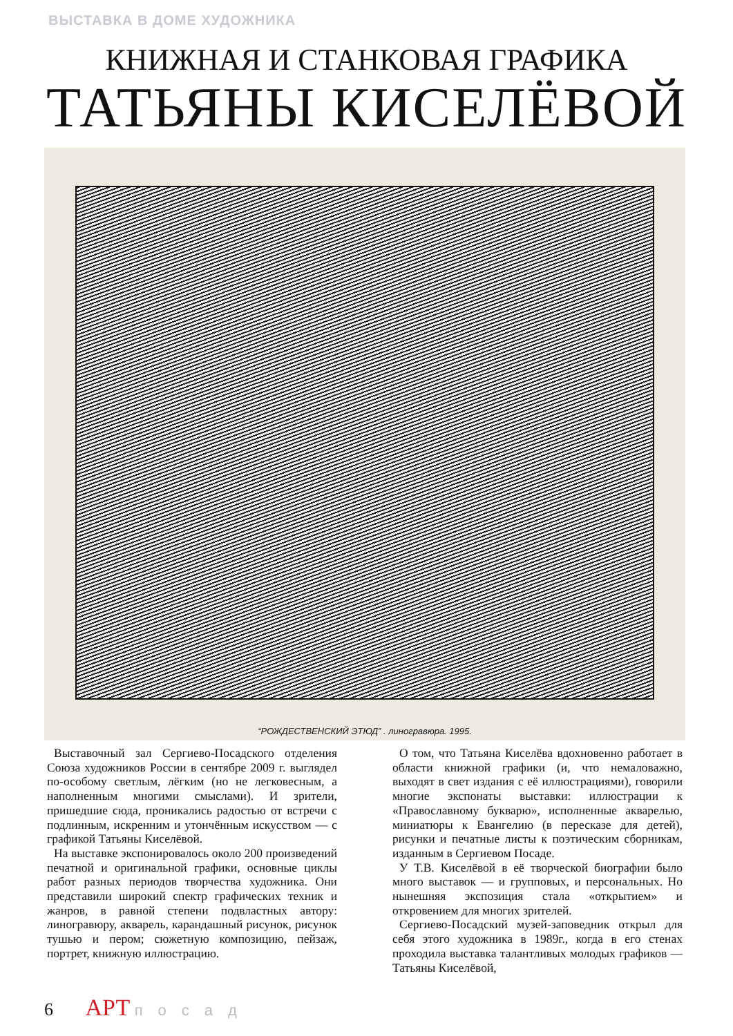ВЫСТАВКА В ДОМЕ ХУДОЖНИКА
КНИЖНАЯ И СТАНКОВАЯ ГРАФИКА
ТАТЬЯНЫ КИСЕЛЁВОЙ
“РОЖДЕСТВЕНСКИЙ ЭТЮД” . линогравюра. 1995.
Выставочный зал Сергиево-Посадского отделения Союза художников России в сентябре 2009 г. выглядел по-особому светлым, лёгким (но не легковесным, а наполненным многими смыслами). И зрители, пришедшие сюда, проникались радостью от встречи с подлинным, искренним и утончённым искусством — с графикой Татьяны Киселёвой.
На выставке экспонировалось около 200 произведений печатной и оригинальной графики, основные циклы работ разных периодов творчества художника. Они представили широкий спектр графических техник и жанров, в равной степени подвластных автору: линогравюру, акварель, карандашный рисунок, рисунок тушью и пером; сюжетную композицию, пейзаж, портрет, книжную иллюстрацию.
О том, что Татьяна Киселёва вдохновенно работает в области книжной графики (и, что немаловажно, выходят в свет издания с её иллюстрациями), говорили многие экспонаты выставки: иллюстрации к «Православному букварю», исполненные акварелью, миниатюры к Евангелию (в пересказе для детей), рисунки и печатные листы к поэтическим сборникам, изданным в Сергиевом Посаде.
У Т.В. Киселёвой в её творческой биографии было много выставок — и групповых, и персональных. Но нынешняя экспозиция стала «открытием» и откровением для многих зрителей.
Сергиево-Посадский музей-заповедник открыл для себя этого художника в 1989г., когда в его стенах проходила выставка талантливых молодых графиков — Татьяны Киселёвой,
6 АРТ посад